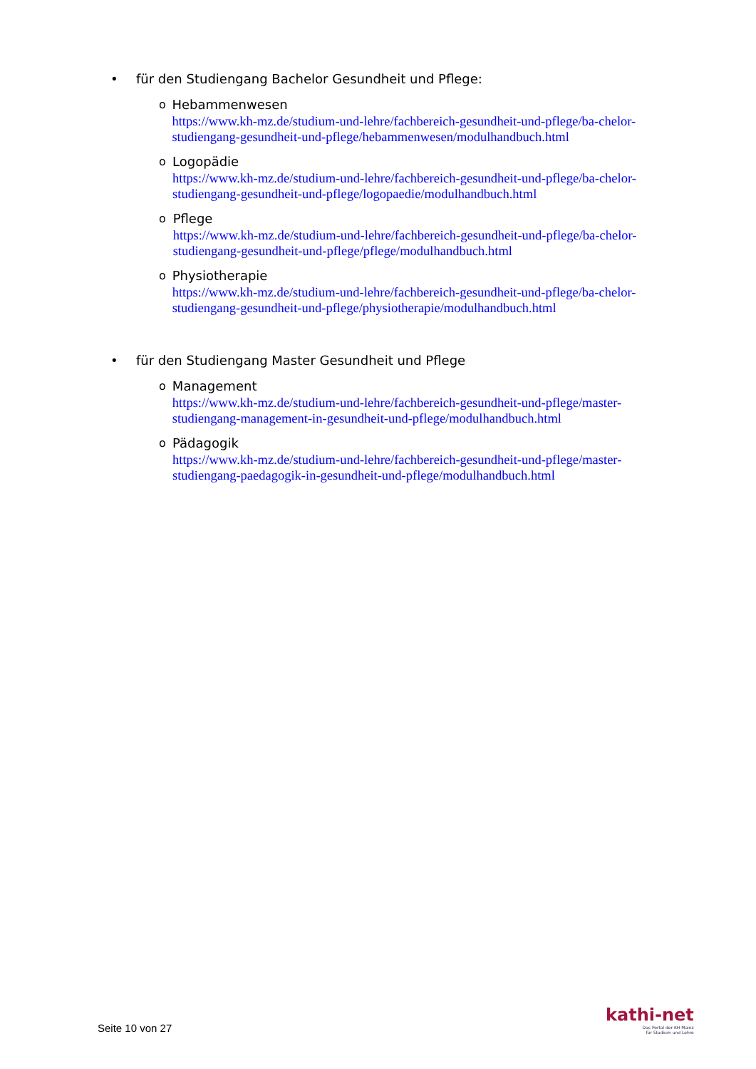• für den Studiengang Bachelor Gesundheit und Pflege:
o
Hebammenwesen
https://www.kh-mz.de/studium-und-lehre/fachbereich-gesundheit-und-pflege/ba-chelor-studiengang-gesundheit-und-pflege/hebammenwesen/modulhandbuch.html
o
Logopädie
https://www.kh-mz.de/studium-und-lehre/fachbereich-gesundheit-und-pflege/ba-chelor-studiengang-gesundheit-und-pflege/logopaedie/modulhandbuch.html
o
Pflege
https://www.kh-mz.de/studium-und-lehre/fachbereich-gesundheit-und-pflege/ba-chelor-studiengang-gesundheit-und-pflege/pflege/modulhandbuch.html
o
Physiotherapie
https://www.kh-mz.de/studium-und-lehre/fachbereich-gesundheit-und-pflege/ba-chelor-studiengang-gesundheit-und-pflege/physiotherapie/modulhandbuch.html
• für den Studiengang Master Gesundheit und Pflege
o
Management
https://www.kh-mz.de/studium-und-lehre/fachbereich-gesundheit-und-pflege/master-studiengang-management-in-gesundheit-und-pflege/modulhandbuch.html
o
Pädagogik
https://www.kh-mz.de/studium-und-lehre/fachbereich-gesundheit-und-pflege/master-studiengang-paedagogik-in-gesundheit-und-pflege/modulhandbuch.html
Seite 10 von 27
kathi-net
Das Portal der KH Mainz
für Studium und Lehre